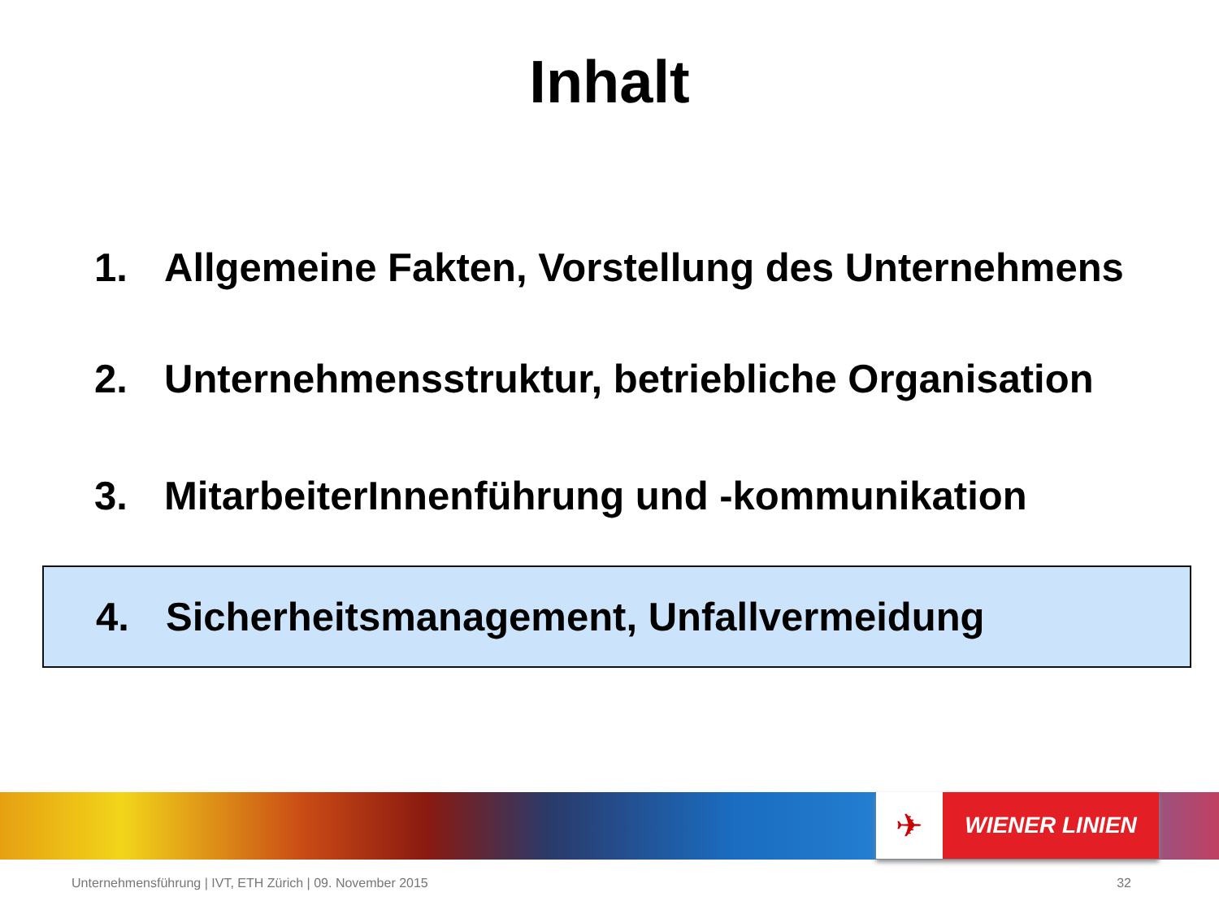Inhalt
1. Allgemeine Fakten, Vorstellung des Unternehmens
2. Unternehmensstruktur, betriebliche Organisation
3. MitarbeiterInnenführung und -kommunikation
4. Sicherheitsmanagement, Unfallvermeidung
✈
WIENER LINIEN
Unternehmensführung | IVT, ETH Zürich | 09. November 2015 32